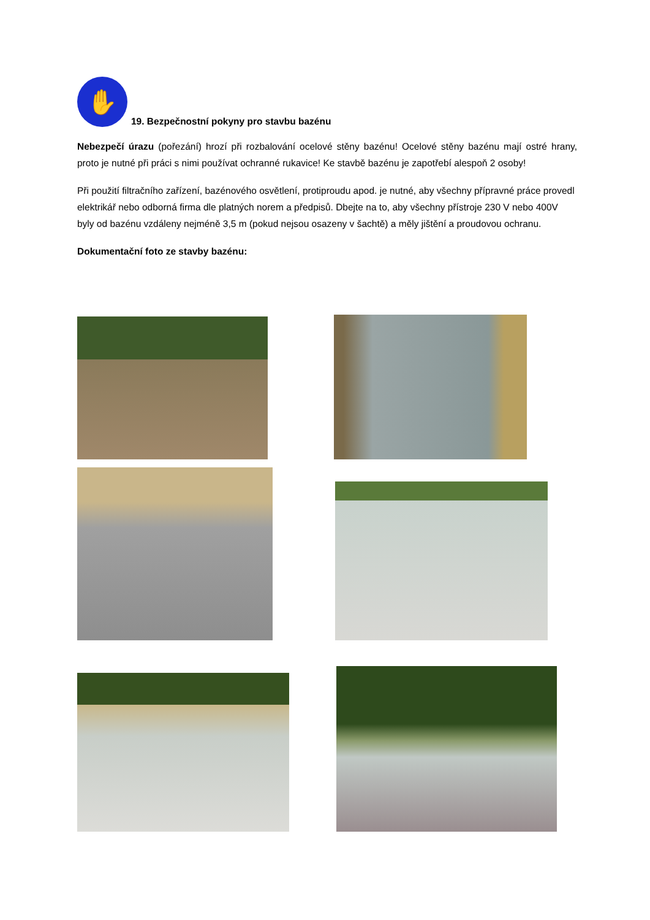✋
19. Bezpečnostní pokyny pro stavbu bazénu
Nebezpečí úrazu (pořezání) hrozí při rozbalování ocelové stěny bazénu! Ocelové stěny bazénu mají ostré hrany, proto je nutné při práci s nimi používat ochranné rukavice! Ke stavbě bazénu je zapotřebí alespoň 2 osoby!
Při použití filtračního zařízení, bazénového osvětlení, protiproudu apod. je nutné, aby všechny přípravné práce provedl elektrikář nebo odborná firma dle platných norem a předpisů. Dbejte na to, aby všechny přístroje 230 V nebo 400V byly od bazénu vzdáleny nejméně 3,5 m (pokud nejsou osazeny v šachtě) a měly jištění a proudovou ochranu.
Dokumentační foto ze stavby bazénu: